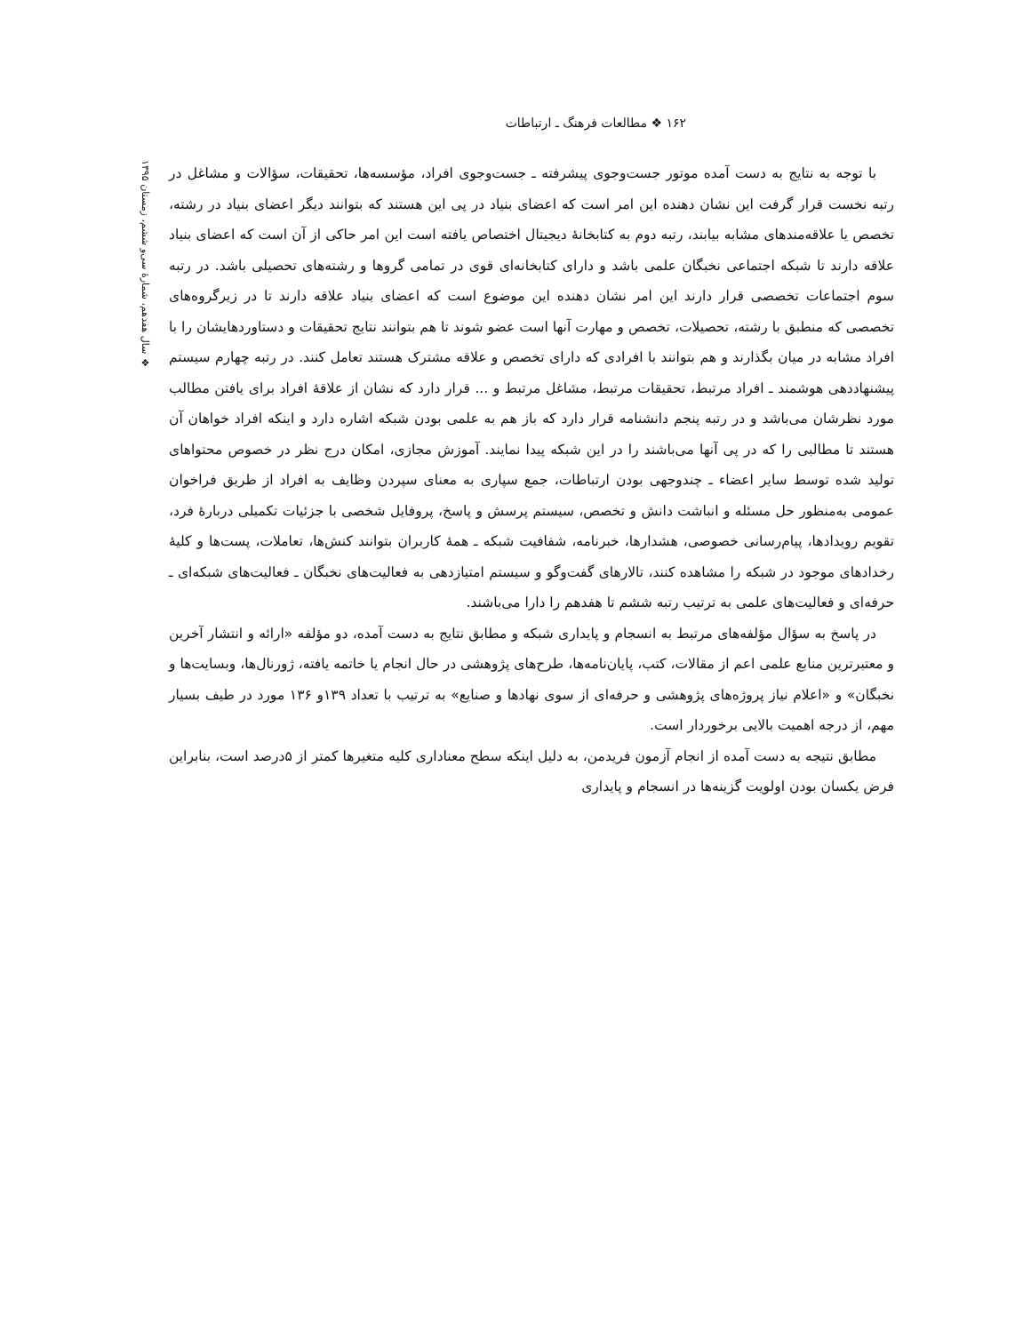۱۶۲ ❖ مطالعات فرهنگ ـ ارتباطات
با توجه به نتایج به دست آمده موتور جست‌وجوی پیشرفته ـ جست‌وجوی افراد، مؤسسه‌ها، تحقیقات، سؤالات و مشاغل در رتبه نخست قرار گرفت این نشان دهنده این امر است که اعضای بنیاد در پی این هستند که بتوانند دیگر اعضای بنیاد در رشته، تخصص یا علاقه‌مندهای مشابه بیابند، رتبه دوم به کتابخانهٔ دیجیتال اختصاص یافته است این امر حاکی از آن است که اعضای بنیاد علاقه دارند تا شبکه اجتماعی نخبگان علمی باشد و دارای کتابخانه‌ای قوی در تمامی گروها و رشته‌های تحصیلی باشد. در رتبه سوم اجتماعات تخصصی قرار دارند این امر نشان دهنده این موضوع است که اعضای بنیاد علاقه دارند تا در زیرگروه‌های تخصصی که منطبق با رشته، تحصیلات، تخصص و مهارت آنها است عضو شوند تا هم بتوانند نتایج تحقیقات و دستاوردهایشان را با افراد مشابه در میان بگذارند و هم بتوانند با افرادی که دارای تخصص و علاقه مشترک هستند تعامل کنند. در رتبه چهارم سیستم پیشنهاددهی هوشمند ـ افراد مرتبط، تحقیقات مرتبط، مشاغل مرتبط و ... قرار دارد که نشان از علاقهٔ افراد برای یافتن مطالب مورد نظرشان می‌باشد و در رتبه پنجم دانشنامه قرار دارد که باز هم به علمی بودن شبکه اشاره دارد و اینکه افراد خواهان آن هستند تا مطالبی را که در پی آنها می‌باشند را در این شبکه پیدا نمایند. آموزش مجازی، امکان درج نظر در خصوص محتواهای تولید شده توسط سایر اعضاء ـ چندوجهی بودن ارتباطات، جمع سپاری به معنای سپردن وظایف به افراد از طریق فراخوان عمومی به‌منظور حل مسئله و انباشت دانش و تخصص، سیستم پرسش و پاسخ، پروفایل شخصی با جزئیات تکمیلی دربارهٔ فرد، تقویم رویدادها، پیام‌رسانی خصوصی، هشدارها، خبرنامه، شفافیت شبکه ـ همهٔ کاربران بتوانند کنش‌ها، تعاملات، پست‌ها و کلیهٔ رخدادهای موجود در شبکه را مشاهده کنند، تالارهای گفت‌وگو و سیستم امتیازدهی به فعالیت‌های نخبگان ـ فعالیت‌های شبکه‌ای ـ حرفه‌ای و فعالیت‌های علمی به ترتیب رتبه ششم تا هفدهم را دارا می‌باشند.
در پاسخ به سؤال مؤلفه‌های مرتبط به انسجام و پایداری شبکه و مطابق نتایج به دست آمده، دو مؤلفه «ارائه و انتشار آخرین و معتبرترین منابع علمی اعم از مقالات، کتب، پایان‌نامه‌ها، طرح‌های پژوهشی در حال انجام یا خاتمه یافته، ژورنال‌ها، وبسایت‌ها و نخبگان» و «اعلام نیاز پروژه‌های پژوهشی و حرفه‌ای از سوی نهادها و صنایع» به ترتیب با تعداد ۱۳۹و ۱۳۶ مورد در طیف بسیار مهم، از درجه اهمیت بالایی برخوردار است.
مطابق نتیجه به دست آمده از انجام آزمون فریدمن، به دلیل اینکه سطح معناداری کلیه متغیرها کمتر از ۵درصد است، بنابراین فرض یکسان بودن اولویت گزینه‌ها در انسجام و پایداری
❖ سال هفدهم، شمارهٔ سی‌و ششم، زمستان ۱۳۹۵